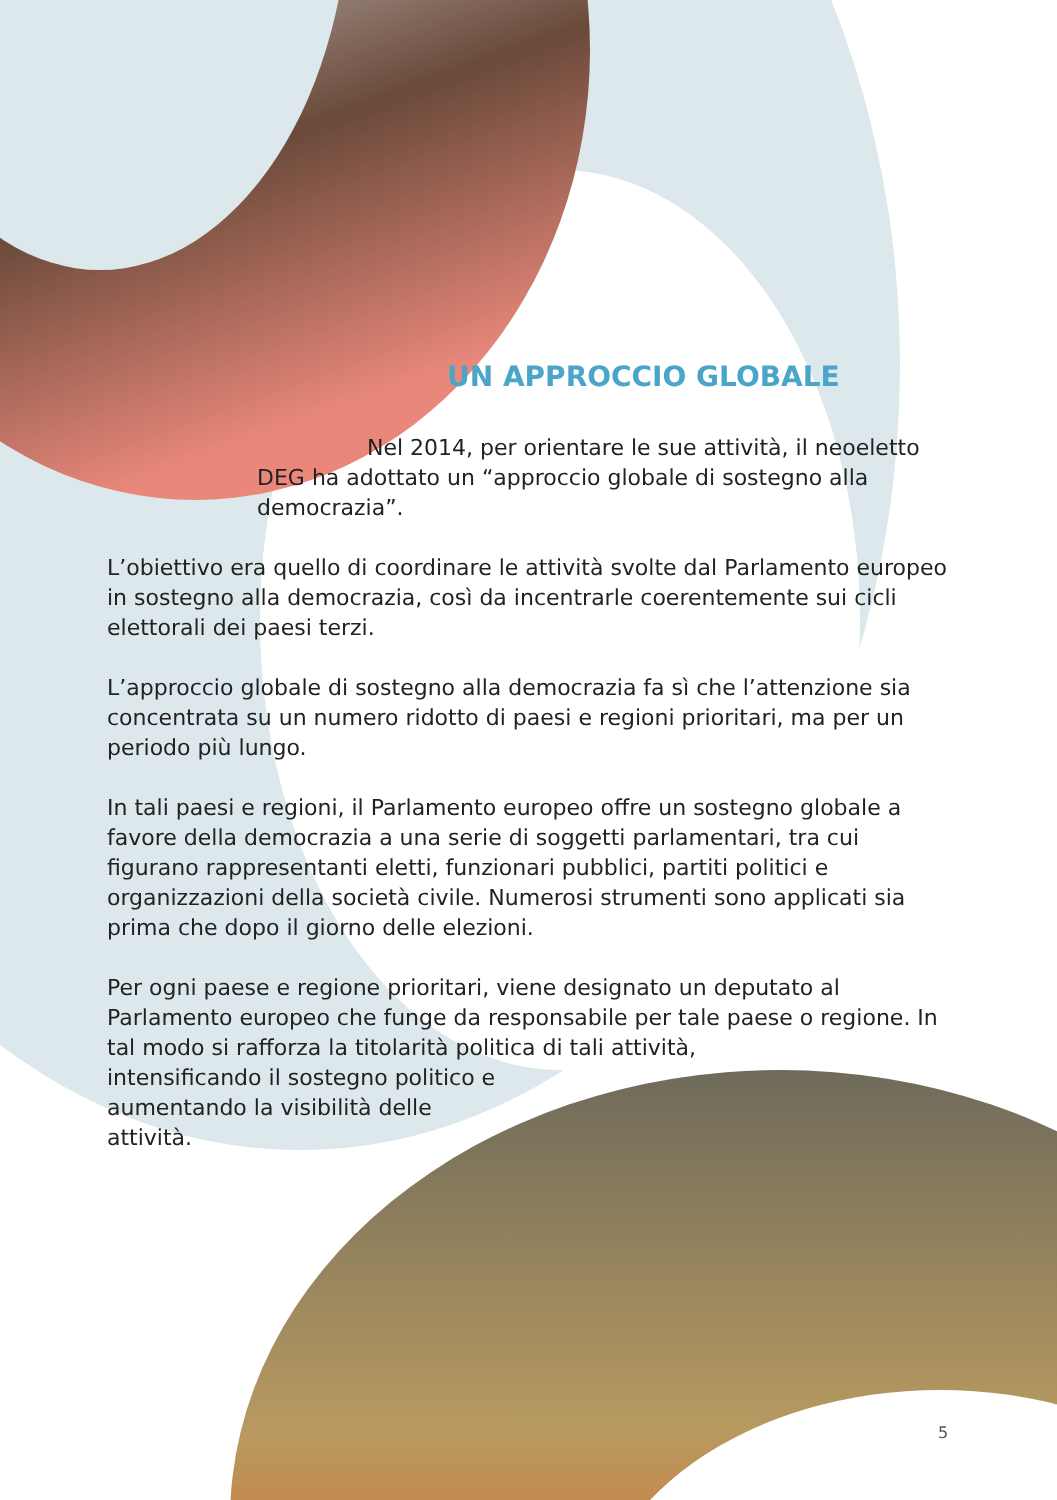UN APPROCCIO GLOBALE
Nel 2014, per orientare le sue attività, il neoeletto DEG ha adottato un “approccio globale di sostegno alla democrazia”.
L’obiettivo era quello di coordinare le attività svolte dal Parlamento europeo in sostegno alla democrazia, così da incentrarle coerentemente sui cicli elettorali dei paesi terzi.
L’approccio globale di sostegno alla democrazia fa sì che l’attenzione sia concentrata su un numero ridotto di paesi e regioni prioritari, ma per un periodo più lungo.
In tali paesi e regioni, il Parlamento europeo offre un sostegno globale a favore della democrazia a una serie di soggetti parlamentari, tra cui figurano rappresentanti eletti, funzionari pubblici, partiti politici e organizzazioni della società civile. Numerosi strumenti sono applicati sia prima che dopo il giorno delle elezioni.
Per ogni paese e regione prioritari, viene designato un deputato al Parlamento europeo che funge da responsabile per tale paese o regione. In tal modo si rafforza la titolarità politica di tali attività,
intensificando il sostegno politico e
aumentando la visibilità delle
attività.
5